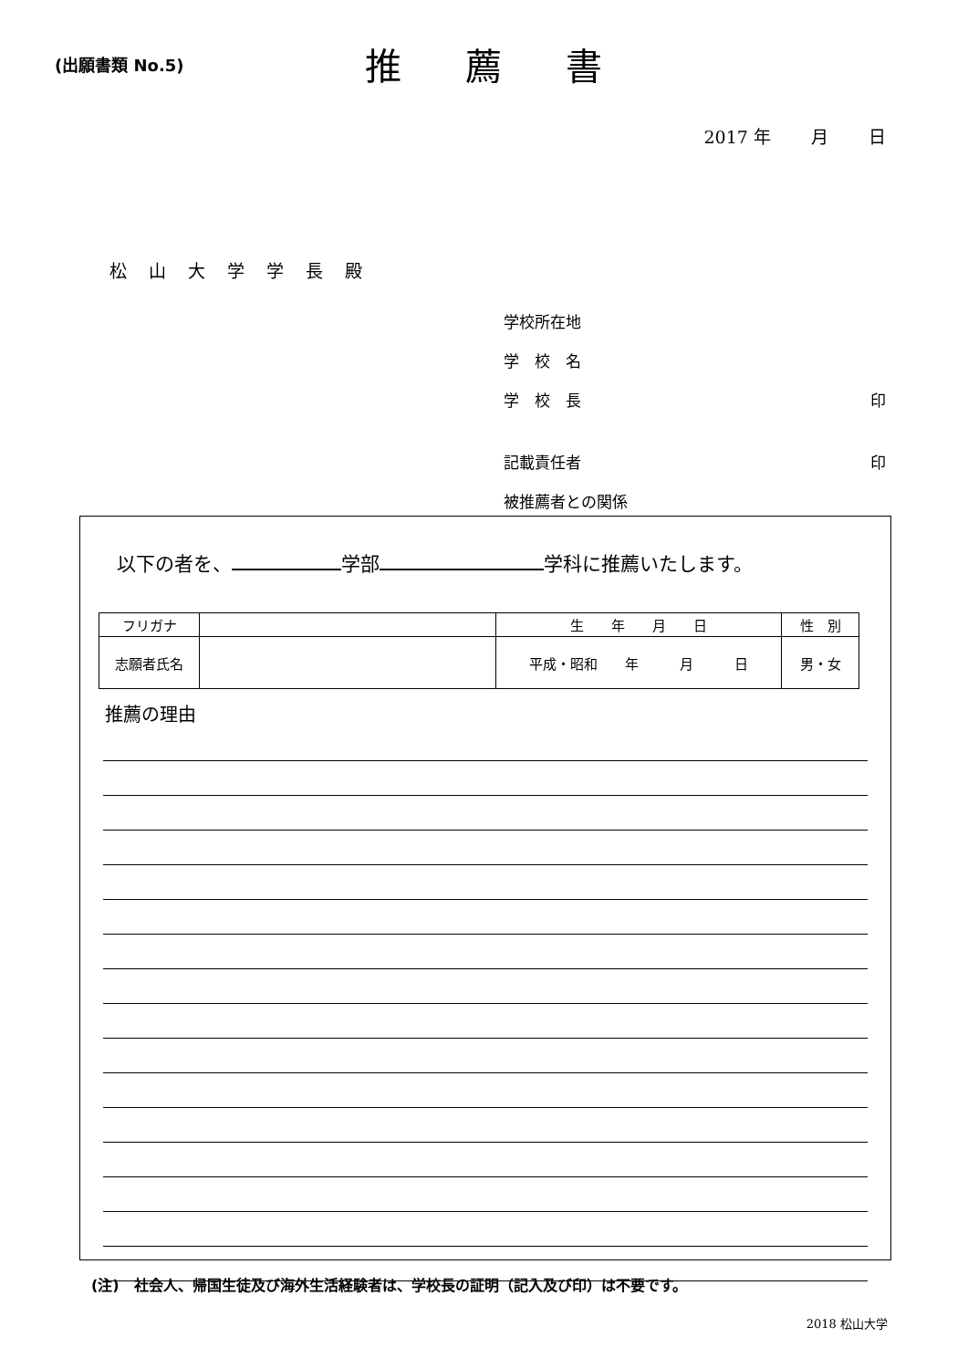(出願書類 No.5)
推薦書
2017 年　　 月　　 日
松山大学学長殿
学校所在地
学　校　名
学　校　長 印
記載責任者 印
被推薦者との関係
以下の者を、 学部 学科に推薦いたします。
| フリガナ | | 生 年 月 日 | 性 別 |
| 志願者氏名 | | 平成・昭和 年 月 日 | 男・女 |
推薦の理由
(注)　社会人、帰国生徒及び海外生活経験者は、学校長の証明（記入及び印）は不要です。
2018 松山大学